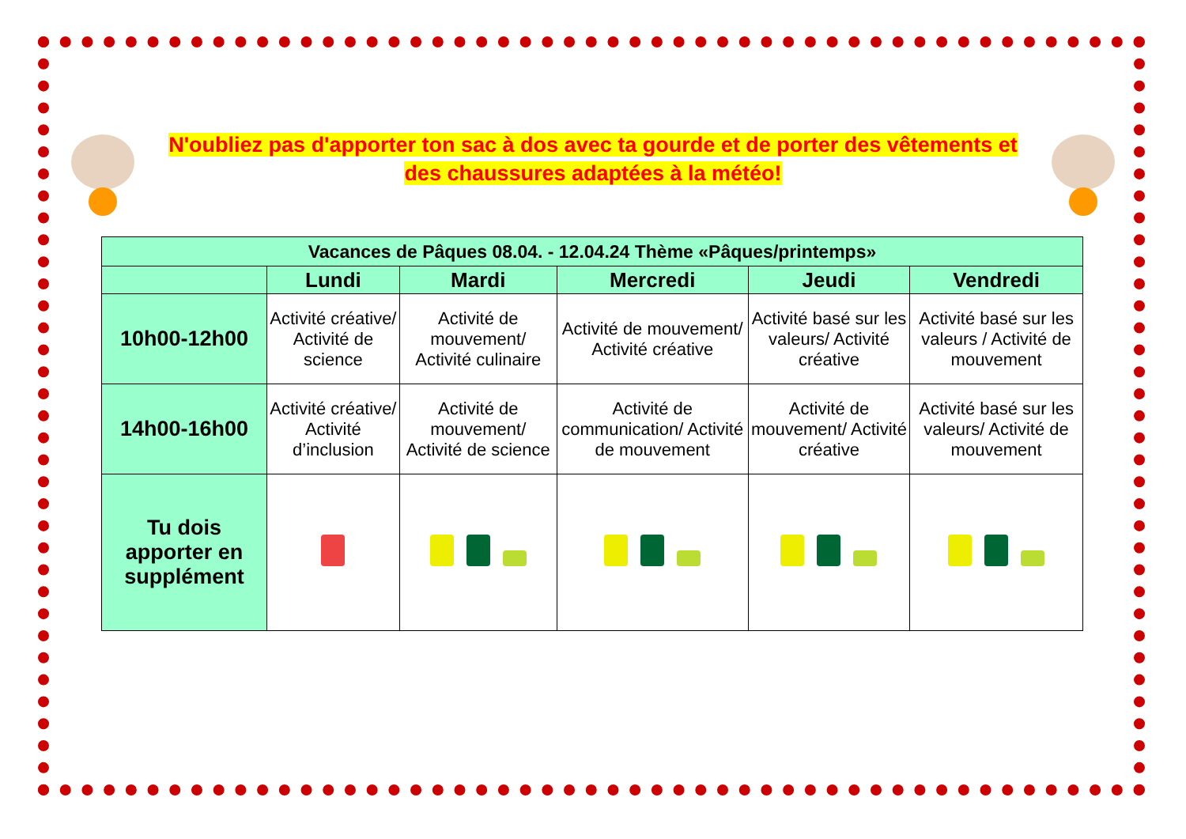N'oubliez pas d'apporter ton sac à dos avec ta gourde et de porter des vêtements et
des chaussures adaptées à la météo!
| Vacances de Pâques 08.04. - 12.04.24 Thème «Pâques/printemps» | | | | | |
| --- | --- | --- | --- | --- | --- |
| | Lundi | Mardi | Mercredi | Jeudi | Vendredi |
| 10h00-12h00 | Activité créative/ Activité de science | Activité de mouvement/ Activité culinaire | Activité de mouvement/ Activité créative | Activité basé sur les valeurs/ Activité créative | Activité basé sur les valeurs / Activité de mouvement |
| 14h00-16h00 | Activité créative/ Activité d’inclusion | Activité de mouvement/ Activité de science | Activité de communication/ Activité de mouvement | Activité de mouvement/ Activité créative | Activité basé sur les valeurs/ Activité de mouvement |
| Tu dois apporter en supplément | | | | | |